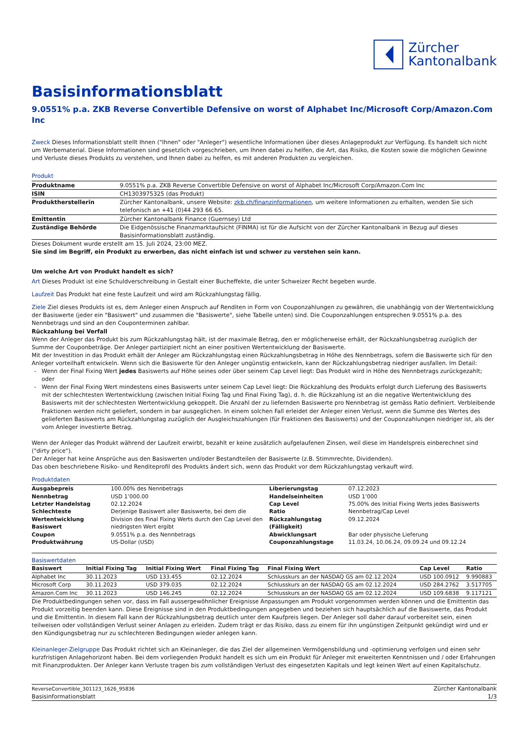Zürcher
Kantonalbank
Basisinformationsblatt
9.0551% p.a. ZKB Reverse Convertible Defensive on worst of Alphabet Inc/Microsoft Corp/Amazon.Com Inc
Zweck Dieses Informationsblatt stellt Ihnen ("Ihnen" oder "Anleger") wesentliche Informationen über dieses Anlageprodukt zur Verfügung. Es handelt sich nicht um Werbematerial. Diese Informationen sind gesetzlich vorgeschrieben, um Ihnen dabei zu helfen, die Art, das Risiko, die Kosten sowie die möglichen Gewinne und Verluste dieses Produkts zu verstehen, und Ihnen dabei zu helfen, es mit anderen Produkten zu vergleichen.
Produkt
| Produktname | 9.0551% p.a. ZKB Reverse Convertible Defensive on worst of Alphabet Inc/Microsoft Corp/Amazon.Com Inc |
| ISIN | CH1303975325 (das Produkt) |
| Produktherstellerin | Zürcher Kantonalbank, unsere Website: zkb.ch/finanzinformationen , um weitere Informationen zu erhalten, wenden Sie sich telefonisch an +41 (0)44 293 66 65. |
| Emittentin | Zürcher Kantonalbank Finance (Guernsey) Ltd |
| Zuständige Behörde | Die Eidgenössische Finanzmarktaufsicht (FINMA) ist für die Aufsicht von der Zürcher Kantonalbank in Bezug auf dieses Basisinformationsblatt zuständig. |
Dieses Dokument wurde erstellt am 15. Juli 2024, 23:00 MEZ.
Sie sind im Begriff, ein Produkt zu erwerben, das nicht einfach ist und schwer zu verstehen sein kann.
Um welche Art von Produkt handelt es sich?
Art Dieses Produkt ist eine Schuldverschreibung in Gestalt einer Bucheffekte, die unter Schweizer Recht begeben wurde.
Laufzeit Das Produkt hat eine feste Laufzeit und wird am Rückzahlungstag fällig.
Ziele Ziel dieses Produkts ist es, dem Anleger einen Anspruch auf Renditen in Form von Couponzahlungen zu gewähren, die unabhängig von der Wertentwicklung der Basiswerte (jeder ein "Basiswert" und zusammen die "Basiswerte", siehe Tabelle unten) sind. Die Couponzahlungen entsprechen 9.0551% p.a. des Nennbetrags und sind an den Couponterminen zahlbar.
Rückzahlung bei Verfall
Wenn der Anleger das Produkt bis zum Rückzahlungstag hält, ist der maximale Betrag, den er möglicherweise erhält, der Rückzahlungsbetrag zuzüglich der Summe der Couponbeträge. Der Anleger partizipiert nicht an einer positiven Wertentwicklung der Basiswerte.
Mit der Investition in das Produkt erhält der Anleger am Rückzahlungstag einen Rückzahlungsbetrag in Höhe des Nennbetrags, sofern die Basiswerte sich für den Anleger vorteilhaft entwickeln. Wenn sich die Basiswerte für den Anleger ungünstig entwickeln, kann der Rückzahlungsbetrag niedriger ausfallen. Im Detail:
Wenn der Final Fixing Wert jedes Basiswerts auf Höhe seines oder über seinem Cap Level liegt: Das Produkt wird in Höhe des Nennbetrags zurückgezahlt; oder
Wenn der Final Fixing Wert mindestens eines Basiswerts unter seinem Cap Level liegt: Die Rückzahlung des Produkts erfolgt durch Lieferung des Basiswerts mit der schlechtesten Wertentwicklung (zwischen Initial Fixing Tag und Final Fixing Tag), d. h. die Rückzahlung ist an die negative Wertentwicklung des Basiswerts mit der schlechtesten Wertentwicklung gekoppelt. Die Anzahl der zu liefernden Basiswerte pro Nennbetrag ist gemäss Ratio definiert. Verbleibende Fraktionen werden nicht geliefert, sondern in bar ausgeglichen. In einem solchen Fall erleidet der Anleger einen Verlust, wenn die Summe des Wertes des gelieferten Basiswerts am Rückzahlungstag zuzüglich der Ausgleichszahlungen (für Fraktionen des Basiswerts) und der Couponzahlungen niedriger ist, als der vom Anleger investierte Betrag.
Wenn der Anleger das Produkt während der Laufzeit erwirbt, bezahlt er keine zusätzlich aufgelaufenen Zinsen, weil diese im Handelspreis einberechnet sind ("dirty price").
Der Anleger hat keine Ansprüche aus den Basiswerten und/oder Bestandteilen der Basiswerte (z.B. Stimmrechte, Dividenden).
Das oben beschriebene Risiko- und Renditeprofil des Produkts ändert sich, wenn das Produkt vor dem Rückzahlungstag verkauft wird.
Produktdaten
| Ausgabepreis | 100.00% des Nennbetrags | Liberierungstag | 07.12.2023 |
| Nennbetrag | USD 1’000.00 | Handelseinheiten | USD 1’000 |
| Letzter Handelstag | 02.12.2024 | Cap Level | 75.00% des Initial Fixing Werts jedes Basiswerts |
| Schlechteste Wertentwicklung Basiswert | Derjenige Basiswert aller Basiswerte, bei dem die Division des Final Fixing Werts durch den Cap Level den niedrigsten Wert ergibt | Ratio Rückzahlungstag (Fälligkeit) | Nennbetrag/Cap Level 09.12.2024 |
| Coupon | 9.0551% p.a. des Nennbetrags | Abwicklungsart | Bar oder physische Lieferung |
| Produktwährung | US-Dollar (USD) | Couponzahlungstage | 11.03.24, 10.06.24, 09.09.24 und 09.12.24 |
Basiswertdaten
| Basiswert | Initial Fixing Tag | Initial Fixing Wert | Final Fixing Tag | Final Fixing Wert | Cap Level | Ratio |
| --- | --- | --- | --- | --- | --- | --- |
| Alphabet Inc | 30.11.2023 | USD 133.455 | 02.12.2024 | Schlusskurs an der NASDAQ GS am 02.12.2024 | USD 100.0912 | 9.990883 |
| Microsoft Corp | 30.11.2023 | USD 379.035 | 02.12.2024 | Schlusskurs an der NASDAQ GS am 02.12.2024 | USD 284.2762 | 3.517705 |
| Amazon.Com Inc | 30.11.2023 | USD 146.245 | 02.12.2024 | Schlusskurs an der NASDAQ GS am 02.12.2024 | USD 109.6838 | 9.117121 |
Die Produktbedingungen sehen vor, dass im Fall aussergewöhnlicher Ereignisse Anpassungen am Produkt vorgenommen werden können und die Emittentin das Produkt vorzeitig beenden kann. Diese Ereignisse sind in den Produktbedingungen angegeben und beziehen sich hauptsächlich auf die Basiswerte, das Produkt und die Emittentin. In diesem Fall kann der Rückzahlungsbetrag deutlich unter dem Kaufpreis liegen. Der Anleger soll daher darauf vorbereitet sein, einen teilweisen oder vollständigen Verlust seiner Anlagen zu erleiden. Zudem trägt er das Risiko, dass zu einem für ihn ungünstigen Zeitpunkt gekündigt wird und er den Kündigungsbetrag nur zu schlechteren Bedingungen wieder anlegen kann.
Kleinanleger-Zielgruppe Das Produkt richtet sich an Kleinanleger, die das Ziel der allgemeinen Vermögensbildung und -optimierung verfolgen und einen sehr kurzfristigen Anlagehorizont haben. Bei dem vorliegenden Produkt handelt es sich um ein Produkt für Anleger mit erweiterten Kenntnissen und / oder Erfahrungen mit Finanzprodukten. Der Anleger kann Verluste tragen bis zum vollständigen Verlust des eingesetzten Kapitals und legt keinen Wert auf einen Kapitalschutz.
ReverseConvertible_301123_1626_95836
Basisinformationsblatt
Zürcher Kantonalbank
1/3